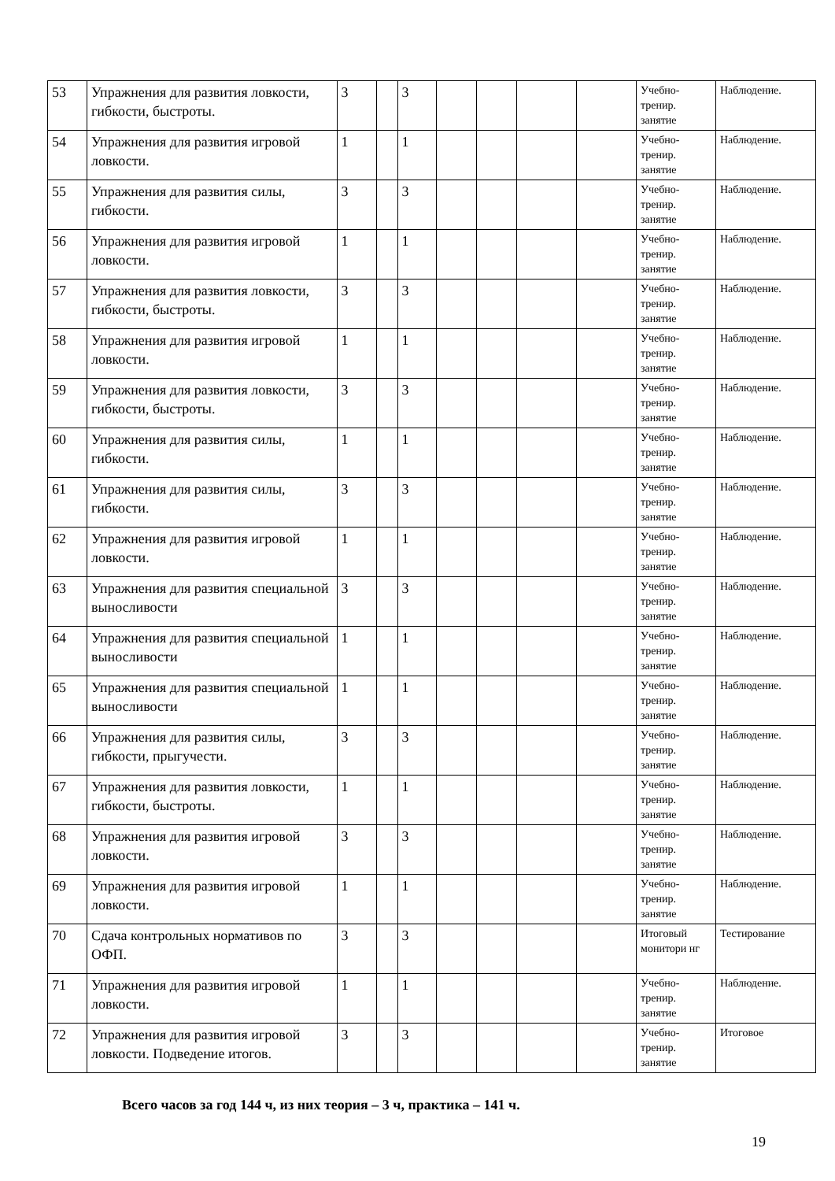| 53 | Упражнения для развития ловкости, гибкости, быстроты. | 3 | | 3 | | | | | Учебно-тренир. занятие | Наблюдение. |
| 54 | Упражнения для развития игровой ловкости. | 1 | | 1 | | | | | Учебно-тренир. занятие | Наблюдение. |
| 55 | Упражнения для развития силы, гибкости. | 3 | | 3 | | | | | Учебно-тренир. занятие | Наблюдение. |
| 56 | Упражнения для развития игровой ловкости. | 1 | | 1 | | | | | Учебно-тренир. занятие | Наблюдение. |
| 57 | Упражнения для развития ловкости, гибкости, быстроты. | 3 | | 3 | | | | | Учебно-тренир. занятие | Наблюдение. |
| 58 | Упражнения для развития игровой ловкости. | 1 | | 1 | | | | | Учебно-тренир. занятие | Наблюдение. |
| 59 | Упражнения для развития ловкости, гибкости, быстроты. | 3 | | 3 | | | | | Учебно-тренир. занятие | Наблюдение. |
| 60 | Упражнения для развития силы, гибкости. | 1 | | 1 | | | | | Учебно-тренир. занятие | Наблюдение. |
| 61 | Упражнения для развития силы, гибкости. | 3 | | 3 | | | | | Учебно-тренир. занятие | Наблюдение. |
| 62 | Упражнения для развития игровой ловкости. | 1 | | 1 | | | | | Учебно-тренир. занятие | Наблюдение. |
| 63 | Упражнения для развития специальной выносливости | 3 | | 3 | | | | | Учебно-тренир. занятие | Наблюдение. |
| 64 | Упражнения для развития специальной выносливости | 1 | | 1 | | | | | Учебно-тренир. занятие | Наблюдение. |
| 65 | Упражнения для развития специальной выносливости | 1 | | 1 | | | | | Учебно-тренир. занятие | Наблюдение. |
| 66 | Упражнения для развития силы, гибкости, прыгучести. | 3 | | 3 | | | | | Учебно-тренир. занятие | Наблюдение. |
| 67 | Упражнения для развития ловкости, гибкости, быстроты. | 1 | | 1 | | | | | Учебно-тренир. занятие | Наблюдение. |
| 68 | Упражнения для развития игровой ловкости. | 3 | | 3 | | | | | Учебно-тренир. занятие | Наблюдение. |
| 69 | Упражнения для развития игровой ловкости. | 1 | | 1 | | | | | Учебно-тренир. занятие | Наблюдение. |
| 70 | Сдача контрольных нормативов по ОФП. | 3 | | 3 | | | | | Итоговый монитори нг | Тестирование |
| 71 | Упражнения для развития игровой ловкости. | 1 | | 1 | | | | | Учебно-тренир. занятие | Наблюдение. |
| 72 | Упражнения для развития игровой ловкости. Подведение итогов. | 3 | | 3 | | | | | Учебно-тренир. занятие | Итоговое |
Всего часов за год 144 ч, из них теория – 3 ч, практика – 141 ч.
19